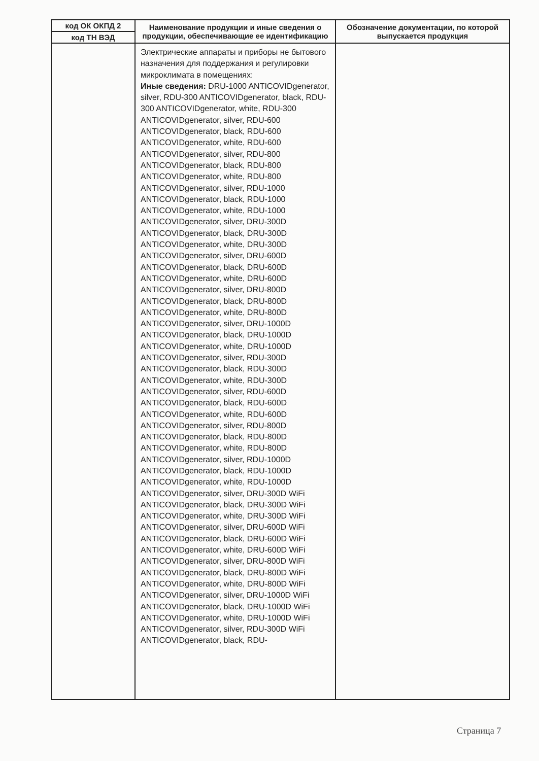| код ОК ОКПД 2 | Наименование продукции и иные сведения о продукции, обеспечивающие ее идентификацию | Обозначение документации, по которой выпускается продукция |
| --- | --- | --- |
| код ТН ВЭД | | |
| | Электрические аппараты и приборы не бытового назначения для поддержания и регулировки микроклимата в помещениях: Иные сведения: DRU-1000 ANTICOVIDgenerator, silver, RDU-300 ANTICOVIDgenerator, black, RDU-300 ANTICOVIDgenerator, white, RDU-300 ANTICOVIDgenerator, silver, RDU-600 ANTICOVIDgenerator, black, RDU-600 ANTICOVIDgenerator, white, RDU-600 ANTICOVIDgenerator, silver, RDU-800 ANTICOVIDgenerator, black, RDU-800 ANTICOVIDgenerator, white, RDU-800 ANTICOVIDgenerator, silver, RDU-1000 ANTICOVIDgenerator, black, RDU-1000 ANTICOVIDgenerator, white, RDU-1000 ANTICOVIDgenerator, silver, DRU-300D ANTICOVIDgenerator, black, DRU-300D ANTICOVIDgenerator, white, DRU-300D ANTICOVIDgenerator, silver, DRU-600D ANTICOVIDgenerator, black, DRU-600D ANTICOVIDgenerator, white, DRU-600D ANTICOVIDgenerator, silver, DRU-800D ANTICOVIDgenerator, black, DRU-800D ANTICOVIDgenerator, white, DRU-800D ANTICOVIDgenerator, silver, DRU-1000D ANTICOVIDgenerator, black, DRU-1000D ANTICOVIDgenerator, white, DRU-1000D ANTICOVIDgenerator, silver, RDU-300D ANTICOVIDgenerator, black, RDU-300D ANTICOVIDgenerator, white, RDU-300D ANTICOVIDgenerator, silver, RDU-600D ANTICOVIDgenerator, black, RDU-600D ANTICOVIDgenerator, white, RDU-600D ANTICOVIDgenerator, silver, RDU-800D ANTICOVIDgenerator, black, RDU-800D ANTICOVIDgenerator, white, RDU-800D ANTICOVIDgenerator, silver, RDU-1000D ANTICOVIDgenerator, black, RDU-1000D ANTICOVIDgenerator, white, RDU-1000D ANTICOVIDgenerator, silver, DRU-300D WiFi ANTICOVIDgenerator, black, DRU-300D WiFi ANTICOVIDgenerator, white, DRU-300D WiFi ANTICOVIDgenerator, silver, DRU-600D WiFi ANTICOVIDgenerator, black, DRU-600D WiFi ANTICOVIDgenerator, white, DRU-600D WiFi ANTICOVIDgenerator, silver, DRU-800D WiFi ANTICOVIDgenerator, black, DRU-800D WiFi ANTICOVIDgenerator, white, DRU-800D WiFi ANTICOVIDgenerator, silver, DRU-1000D WiFi ANTICOVIDgenerator, black, DRU-1000D WiFi ANTICOVIDgenerator, white, DRU-1000D WiFi ANTICOVIDgenerator, silver, RDU-300D WiFi ANTICOVIDgenerator, black, RDU- | |
Страница 7